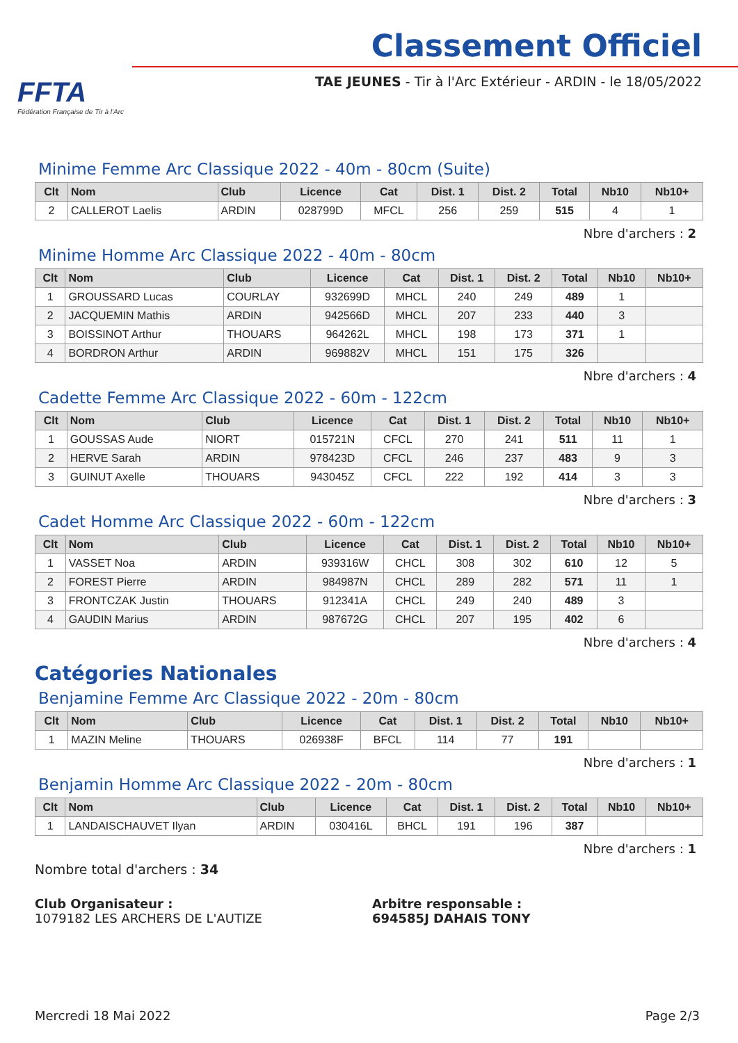FFTA
Fédération Française de Tir à l'Arc
Classement Officiel
TAE JEUNES - Tir à l'Arc Extérieur - ARDIN - le 18/05/2022
Minime Femme Arc Classique 2022 - 40m - 80cm (Suite)
| Clt | Nom | Club | Licence | Cat | Dist. 1 | Dist. 2 | Total | Nb10 | Nb10+ |
| --- | --- | --- | --- | --- | --- | --- | --- | --- | --- |
| 2 | CALLEROT Laelis | ARDIN | 028799D | MFCL | 256 | 259 | 515 | 4 | 1 |
Nbre d'archers : 2
Minime Homme Arc Classique 2022 - 40m - 80cm
| Clt | Nom | Club | Licence | Cat | Dist. 1 | Dist. 2 | Total | Nb10 | Nb10+ |
| --- | --- | --- | --- | --- | --- | --- | --- | --- | --- |
| 1 | GROUSSARD Lucas | COURLAY | 932699D | MHCL | 240 | 249 | 489 | 1 | |
| 2 | JACQUEMIN Mathis | ARDIN | 942566D | MHCL | 207 | 233 | 440 | 3 | |
| 3 | BOISSINOT Arthur | THOUARS | 964262L | MHCL | 198 | 173 | 371 | 1 | |
| 4 | BORDRON Arthur | ARDIN | 969882V | MHCL | 151 | 175 | 326 | | |
Nbre d'archers : 4
Cadette Femme Arc Classique 2022 - 60m - 122cm
| Clt | Nom | Club | Licence | Cat | Dist. 1 | Dist. 2 | Total | Nb10 | Nb10+ |
| --- | --- | --- | --- | --- | --- | --- | --- | --- | --- |
| 1 | GOUSSAS Aude | NIORT | 015721N | CFCL | 270 | 241 | 511 | 11 | 1 |
| 2 | HERVE Sarah | ARDIN | 978423D | CFCL | 246 | 237 | 483 | 9 | 3 |
| 3 | GUINUT Axelle | THOUARS | 943045Z | CFCL | 222 | 192 | 414 | 3 | 3 |
Nbre d'archers : 3
Cadet Homme Arc Classique 2022 - 60m - 122cm
| Clt | Nom | Club | Licence | Cat | Dist. 1 | Dist. 2 | Total | Nb10 | Nb10+ |
| --- | --- | --- | --- | --- | --- | --- | --- | --- | --- |
| 1 | VASSET Noa | ARDIN | 939316W | CHCL | 308 | 302 | 610 | 12 | 5 |
| 2 | FOREST Pierre | ARDIN | 984987N | CHCL | 289 | 282 | 571 | 11 | 1 |
| 3 | FRONTCZAK Justin | THOUARS | 912341A | CHCL | 249 | 240 | 489 | 3 | |
| 4 | GAUDIN Marius | ARDIN | 987672G | CHCL | 207 | 195 | 402 | 6 | |
Nbre d'archers : 4
Catégories Nationales
Benjamine Femme Arc Classique 2022 - 20m - 80cm
| Clt | Nom | Club | Licence | Cat | Dist. 1 | Dist. 2 | Total | Nb10 | Nb10+ |
| --- | --- | --- | --- | --- | --- | --- | --- | --- | --- |
| 1 | MAZIN Meline | THOUARS | 026938F | BFCL | 114 | 77 | 191 | | |
Nbre d'archers : 1
Benjamin Homme Arc Classique 2022 - 20m - 80cm
| Clt | Nom | Club | Licence | Cat | Dist. 1 | Dist. 2 | Total | Nb10 | Nb10+ |
| --- | --- | --- | --- | --- | --- | --- | --- | --- | --- |
| 1 | LANDAISCHAUVET Ilyan | ARDIN | 030416L | BHCL | 191 | 196 | 387 | | |
Nbre d'archers : 1
Nombre total d'archers : 34
Club Organisateur :
1079182 LES ARCHERS DE L'AUTIZE
Arbitre responsable :
694585J DAHAIS TONY
Mercredi 18 Mai 2022 Page 2/3